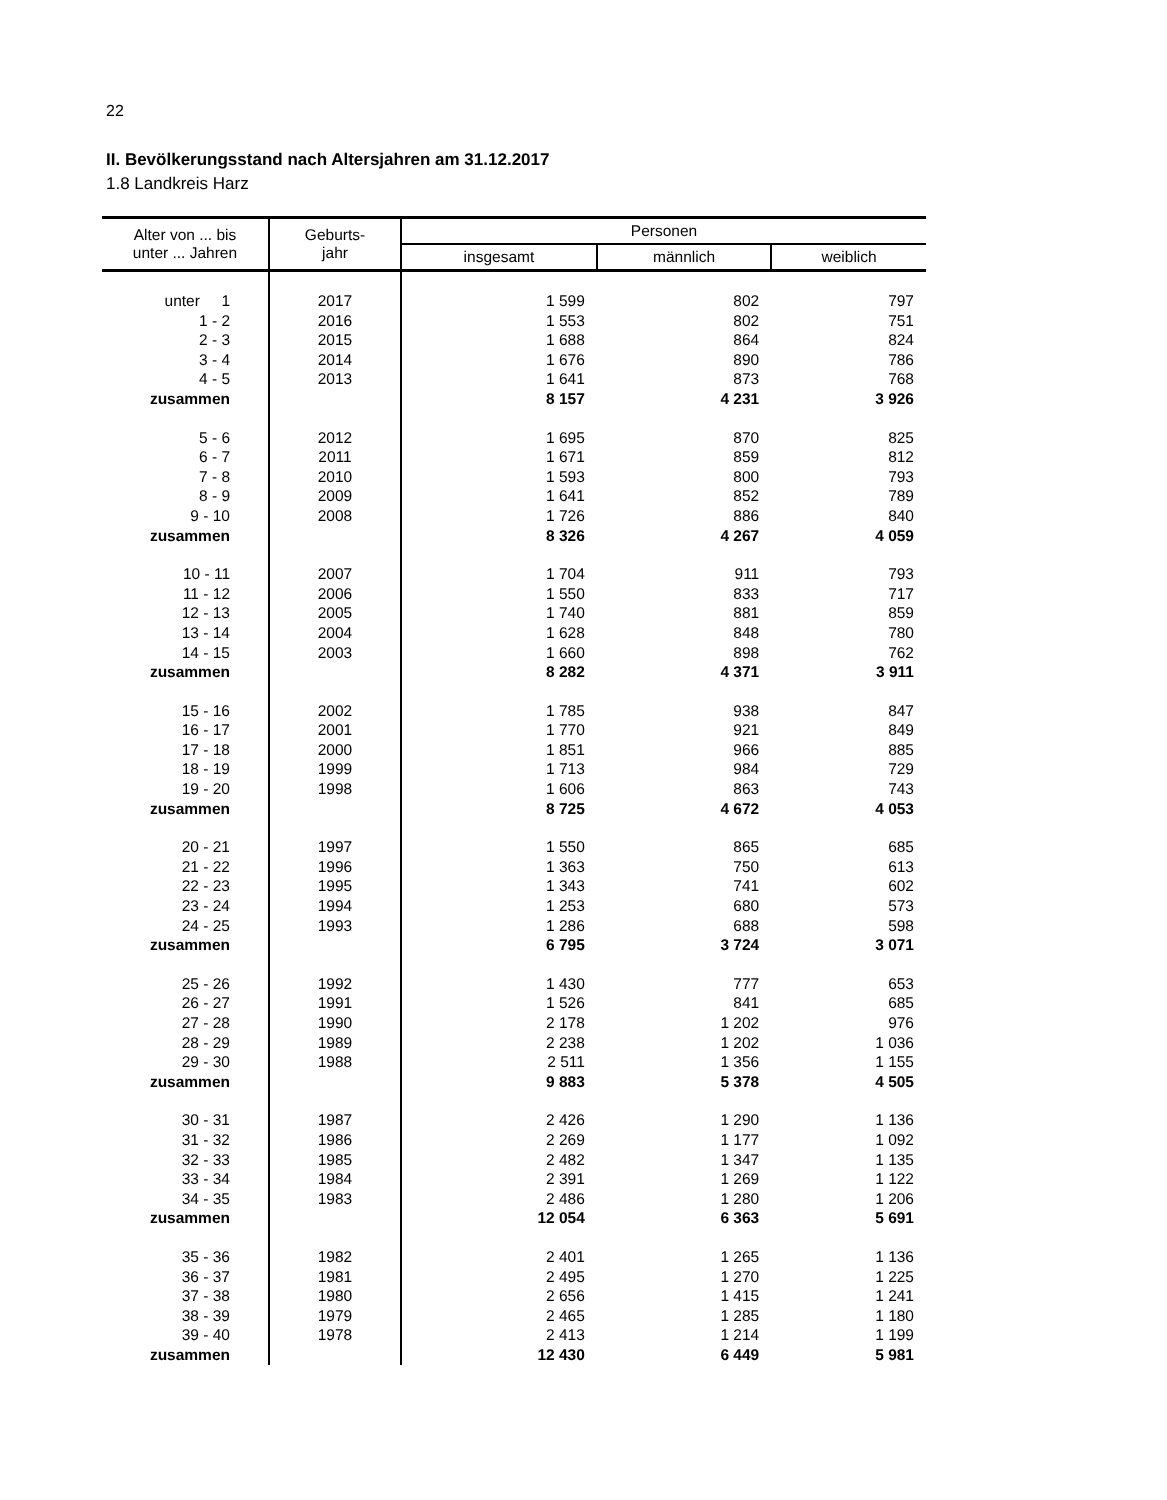22
II. Bevölkerungsstand nach Altersjahren am 31.12.2017
1.8 Landkreis Harz
| Alter von ... bis unter ... Jahren | Geburts- jahr | Personen | | |
| --- | --- | --- | --- | --- |
| | | insgesamt | männlich | weiblich |
| unter 1 | 2017 | 1 599 | 802 | 797 |
| 1 - 2 | 2016 | 1 553 | 802 | 751 |
| 2 - 3 | 2015 | 1 688 | 864 | 824 |
| 3 - 4 | 2014 | 1 676 | 890 | 786 |
| 4 - 5 | 2013 | 1 641 | 873 | 768 |
| zusammen | | 8 157 | 4 231 | 3 926 |
| 5 - 6 | 2012 | 1 695 | 870 | 825 |
| 6 - 7 | 2011 | 1 671 | 859 | 812 |
| 7 - 8 | 2010 | 1 593 | 800 | 793 |
| 8 - 9 | 2009 | 1 641 | 852 | 789 |
| 9 - 10 | 2008 | 1 726 | 886 | 840 |
| zusammen | | 8 326 | 4 267 | 4 059 |
| 10 - 11 | 2007 | 1 704 | 911 | 793 |
| 11 - 12 | 2006 | 1 550 | 833 | 717 |
| 12 - 13 | 2005 | 1 740 | 881 | 859 |
| 13 - 14 | 2004 | 1 628 | 848 | 780 |
| 14 - 15 | 2003 | 1 660 | 898 | 762 |
| zusammen | | 8 282 | 4 371 | 3 911 |
| 15 - 16 | 2002 | 1 785 | 938 | 847 |
| 16 - 17 | 2001 | 1 770 | 921 | 849 |
| 17 - 18 | 2000 | 1 851 | 966 | 885 |
| 18 - 19 | 1999 | 1 713 | 984 | 729 |
| 19 - 20 | 1998 | 1 606 | 863 | 743 |
| zusammen | | 8 725 | 4 672 | 4 053 |
| 20 - 21 | 1997 | 1 550 | 865 | 685 |
| 21 - 22 | 1996 | 1 363 | 750 | 613 |
| 22 - 23 | 1995 | 1 343 | 741 | 602 |
| 23 - 24 | 1994 | 1 253 | 680 | 573 |
| 24 - 25 | 1993 | 1 286 | 688 | 598 |
| zusammen | | 6 795 | 3 724 | 3 071 |
| 25 - 26 | 1992 | 1 430 | 777 | 653 |
| 26 - 27 | 1991 | 1 526 | 841 | 685 |
| 27 - 28 | 1990 | 2 178 | 1 202 | 976 |
| 28 - 29 | 1989 | 2 238 | 1 202 | 1 036 |
| 29 - 30 | 1988 | 2 511 | 1 356 | 1 155 |
| zusammen | | 9 883 | 5 378 | 4 505 |
| 30 - 31 | 1987 | 2 426 | 1 290 | 1 136 |
| 31 - 32 | 1986 | 2 269 | 1 177 | 1 092 |
| 32 - 33 | 1985 | 2 482 | 1 347 | 1 135 |
| 33 - 34 | 1984 | 2 391 | 1 269 | 1 122 |
| 34 - 35 | 1983 | 2 486 | 1 280 | 1 206 |
| zusammen | | 12 054 | 6 363 | 5 691 |
| 35 - 36 | 1982 | 2 401 | 1 265 | 1 136 |
| 36 - 37 | 1981 | 2 495 | 1 270 | 1 225 |
| 37 - 38 | 1980 | 2 656 | 1 415 | 1 241 |
| 38 - 39 | 1979 | 2 465 | 1 285 | 1 180 |
| 39 - 40 | 1978 | 2 413 | 1 214 | 1 199 |
| zusammen | | 12 430 | 6 449 | 5 981 |